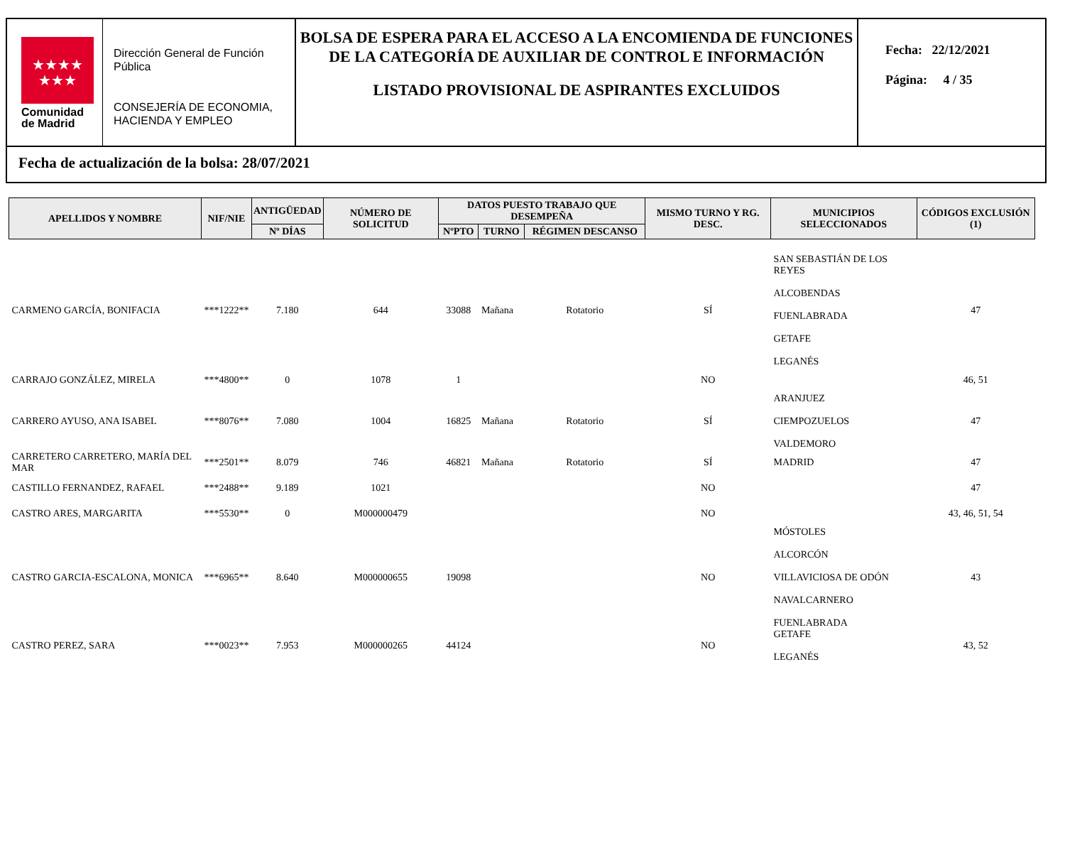★★★★
★★★
Comunidad
de Madrid
Dirección General de Función Pública
CONSEJERÍA DE ECONOMIA, HACIENDA Y EMPLEO
BOLSA DE ESPERA PARA EL ACCESO A LA ENCOMIENDA DE FUNCIONES DE LA CATEGORÍA DE AUXILIAR DE CONTROL E INFORMACIÓN
LISTADO PROVISIONAL DE ASPIRANTES EXCLUIDOS
Fecha: 22/12/2021
Página: 4 / 35
Fecha de actualización de la bolsa: 28/07/2021
| APELLIDOS Y NOMBRE | NIF/NIE | ANTIGÜEDAD | NÚMERO DE SOLICITUD | DATOS PUESTO TRABAJO QUE DESEMPEÑA | | | MISMO TURNO Y RG. DESC. | MUNICIPIOS SELECCIONADOS | CÓDIGOS EXCLUSIÓN (1) |
| --- | --- | --- | --- | --- | --- | --- | --- | --- | --- |
| | | Nº DÍAS | | NºPTO | TURNO | RÉGIMEN DESCANSO | | | |
| CARMENO GARCÍA, BONIFACIA | ***1222** | 7.180 | 644 | 33088 | Mañana | Rotatorio | SÍ | SAN SEBASTIÁN DE LOS REYES ALCOBENDAS FUENLABRADA GETAFE LEGANÉS | 47 |
| CARRAJO GONZÁLEZ, MIRELA | ***4800** | 0 | 1078 | 1 | | | NO | | 46, 51 |
| CARRERO AYUSO, ANA ISABEL | ***8076** | 7.080 | 1004 | 16825 | Mañana | Rotatorio | SÍ | ARANJUEZ CIEMPOZUELOS VALDEMORO | 47 |
| CARRETERO CARRETERO, MARÍA DEL MAR | ***2501** | 8.079 | 746 | 46821 | Mañana | Rotatorio | SÍ | MADRID | 47 |
| CASTILLO FERNANDEZ, RAFAEL | ***2488** | 9.189 | 1021 | | | | NO | | 47 |
| CASTRO ARES, MARGARITA | ***5530** | 0 | M000000479 | | | | NO | | 43, 46, 51, 54 |
| CASTRO GARCIA-ESCALONA, MONICA | ***6965** | 8.640 | M000000655 | 19098 | | | NO | MÓSTOLES ALCORCÓN VILLAVICIOSA DE ODÓN NAVALCARNERO FUENLABRADA | 43 |
| CASTRO PEREZ, SARA | ***0023** | 7.953 | M000000265 | 44124 | | | NO | GETAFE LEGANÉS | 43, 52 |